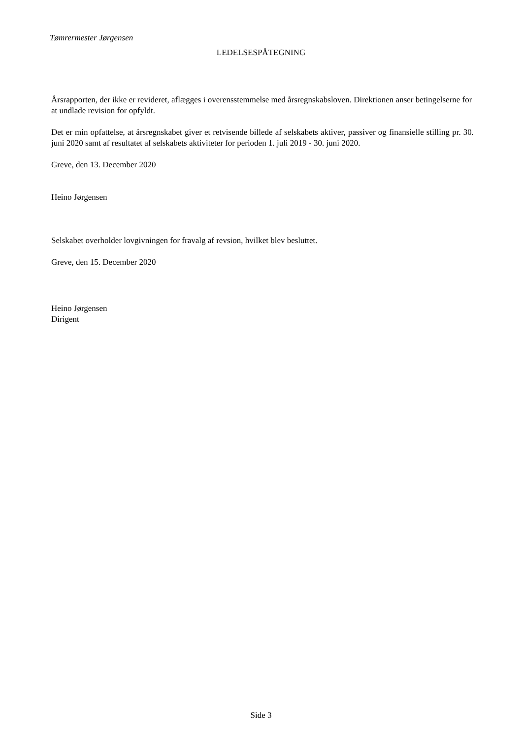Tømrermester Jørgensen
LEDELSESPÅTEGNING
Årsrapporten, der ikke er revideret, aflægges i overensstemmelse med årsregnskabsloven. Direktionen anser betingelserne for at undlade revision for opfyldt.
Det er min opfattelse, at årsregnskabet giver et retvisende billede af selskabets aktiver, passiver og finansielle stilling pr. 30. juni 2020 samt af resultatet af selskabets aktiviteter for perioden 1. juli 2019 - 30. juni 2020.
Greve, den 13. December 2020
Heino Jørgensen
Selskabet overholder lovgivningen for fravalg af revsion, hvilket blev besluttet.
Greve, den 15. December 2020
Heino Jørgensen
Dirigent
Side 3